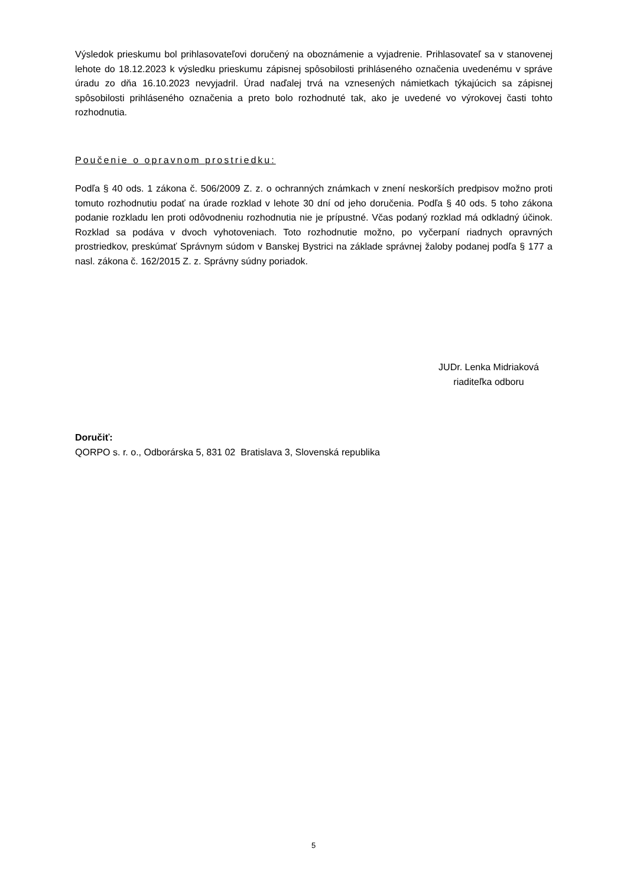Výsledok prieskumu bol prihlasovateľovi doručený na oboznámenie a vyjadrenie. Prihlasovateľ sa v stanovenej lehote do 18.12.2023 k výsledku prieskumu zápisnej spôsobilosti prihláseného označenia uvedenému v správe úradu zo dňa 16.10.2023 nevyjadril. Úrad naďalej trvá na vznesených námietkach týkajúcich sa zápisnej spôsobilosti prihláseného označenia a preto bolo rozhodnuté tak, ako je uvedené vo výrokovej časti tohto rozhodnutia.
Poučenie o opravnom prostriedku:
Podľa § 40 ods. 1 zákona č. 506/2009 Z. z. o ochranných známkach v znení neskorších predpisov možno proti tomuto rozhodnutiu podať na úrade rozklad v lehote 30 dní od jeho doručenia. Podľa § 40 ods. 5 toho zákona podanie rozkladu len proti odôvodneniu rozhodnutia nie je prípustné. Včas podaný rozklad má odkladný účinok. Rozklad sa podáva v dvoch vyhotoveniach. Toto rozhodnutie možno, po vyčerpaní riadnych opravných prostriedkov, preskúmať Správnym súdom v Banskej Bystrici na základe správnej žaloby podanej podľa § 177 a nasl. zákona č. 162/2015 Z. z. Správny súdny poriadok.
JUDr. Lenka Midriaková
riaditeľka odboru
Doručiť:
QORPO s. r. o., Odborárska 5, 831 02 Bratislava 3, Slovenská republika
5